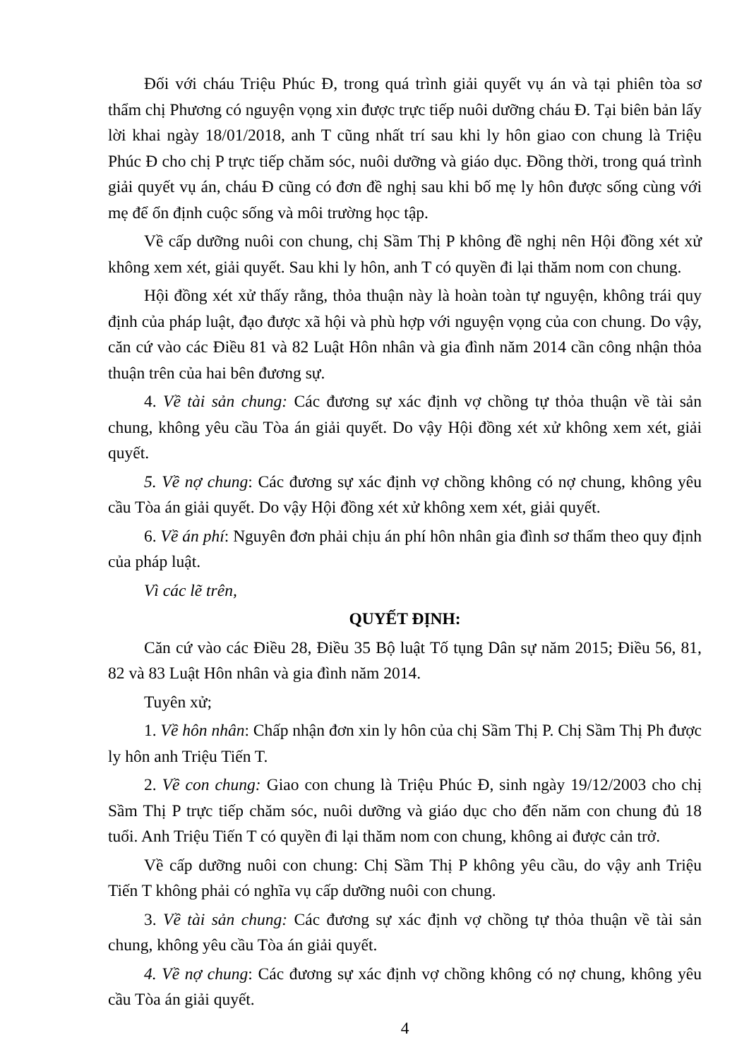Đối với cháu Triệu Phúc Đ, trong quá trình giải quyết vụ án và tại phiên tòa sơ thẩm chị Phương có nguyện vọng xin được trực tiếp nuôi dưỡng cháu Đ. Tại biên bản lấy lời khai ngày 18/01/2018, anh T cũng nhất trí sau khi ly hôn giao con chung là Triệu Phúc Đ cho chị P trực tiếp chăm sóc, nuôi dưỡng và giáo dục. Đồng thời, trong quá trình giải quyết vụ án, cháu Đ cũng có đơn đề nghị sau khi bố mẹ ly hôn được sống cùng với mẹ để ổn định cuộc sống và môi trường học tập.
Về cấp dưỡng nuôi con chung, chị Sầm Thị P không đề nghị nên Hội đồng xét xử không xem xét, giải quyết. Sau khi ly hôn, anh T có quyền đi lại thăm nom con chung.
Hội đồng xét xử thấy rằng, thỏa thuận này là hoàn toàn tự nguyện, không trái quy định của pháp luật, đạo được xã hội và phù hợp với nguyện vọng của con chung. Do vậy, căn cứ vào các Điều 81 và 82 Luật Hôn nhân và gia đình năm 2014 cần công nhận thỏa thuận trên của hai bên đương sự.
4. Về tài sản chung: Các đương sự xác định vợ chồng tự thỏa thuận về tài sản chung, không yêu cầu Tòa án giải quyết. Do vậy Hội đồng xét xử không xem xét, giải quyết.
5. Về nợ chung: Các đương sự xác định vợ chồng không có nợ chung, không yêu cầu Tòa án giải quyết. Do vậy Hội đồng xét xử không xem xét, giải quyết.
6. Về án phí: Nguyên đơn phải chịu án phí hôn nhân gia đình sơ thẩm theo quy định của pháp luật.
Vì các lẽ trên,
QUYẾT ĐỊNH:
Căn cứ vào các Điều 28, Điều 35 Bộ luật Tố tụng Dân sự năm 2015; Điều 56, 81, 82 và 83 Luật Hôn nhân và gia đình năm 2014.
Tuyên xử;
1. Về hôn nhân: Chấp nhận đơn xin ly hôn của chị Sầm Thị P. Chị Sầm Thị Ph được ly hôn anh Triệu Tiến T.
2. Về con chung: Giao con chung là Triệu Phúc Đ, sinh ngày 19/12/2003 cho chị Sầm Thị P trực tiếp chăm sóc, nuôi dưỡng và giáo dục cho đến năm con chung đủ 18 tuổi. Anh Triệu Tiến T có quyền đi lại thăm nom con chung, không ai được cản trở.
Về cấp dưỡng nuôi con chung: Chị Sầm Thị P không yêu cầu, do vậy anh Triệu Tiến T không phải có nghĩa vụ cấp dưỡng nuôi con chung.
3. Về tài sản chung: Các đương sự xác định vợ chồng tự thỏa thuận về tài sản chung, không yêu cầu Tòa án giải quyết.
4. Về nợ chung: Các đương sự xác định vợ chồng không có nợ chung, không yêu cầu Tòa án giải quyết.
4